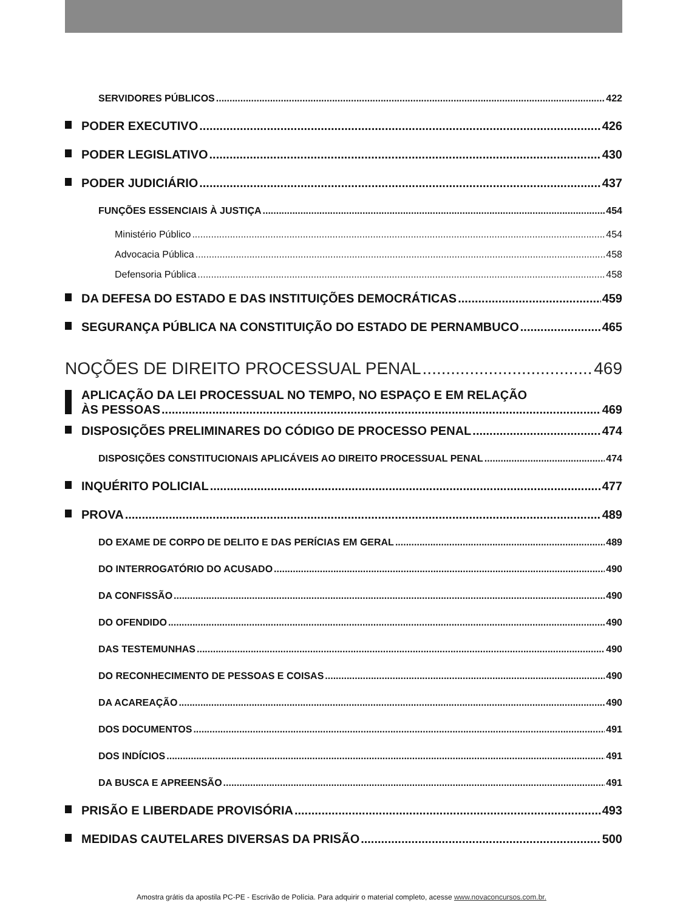SERVIDORES PÚBLICOS 422
PODER EXECUTIVO 426
PODER LEGISLATIVO 430
PODER JUDICIÁRIO 437
FUNÇÕES ESSENCIAIS À JUSTIÇA 454
Ministério Público 454
Advocacia Pública 458
Defensoria Pública 458
DA DEFESA DO ESTADO E DAS INSTITUIÇÕES DEMOCRÁTICAS 459
SEGURANÇA PÚBLICA NA CONSTITUIÇÃO DO ESTADO DE PERNAMBUCO 465
NOÇÕES DE DIREITO PROCESSUAL PENAL 469
APLICAÇÃO DA LEI PROCESSUAL NO TEMPO, NO ESPAÇO E EM RELAÇÃO
ÀS PESSOAS 469
DISPOSIÇÕES PRELIMINARES DO CÓDIGO DE PROCESSO PENAL 474
DISPOSIÇÕES CONSTITUCIONAIS APLICÁVEIS AO DIREITO PROCESSUAL PENAL 474
INQUÉRITO POLICIAL 477
PROVA 489
DO EXAME DE CORPO DE DELITO E DAS PERÍCIAS EM GERAL 489
DO INTERROGATÓRIO DO ACUSADO 490
DA CONFISSÃO 490
DO OFENDIDO 490
DAS TESTEMUNHAS 490
DO RECONHECIMENTO DE PESSOAS E COISAS 490
DA ACAREAÇÃO 490
DOS DOCUMENTOS 491
DOS INDÍCIOS 491
DA BUSCA E APREENSÃO 491
PRISÃO E LIBERDADE PROVISÓRIA 493
MEDIDAS CAUTELARES DIVERSAS DA PRISÃO 500
Amostra grátis da apostila PC-PE - Escrivão de Polícia. Para adquirir o material completo, acesse www.novaconcursos.com.br.